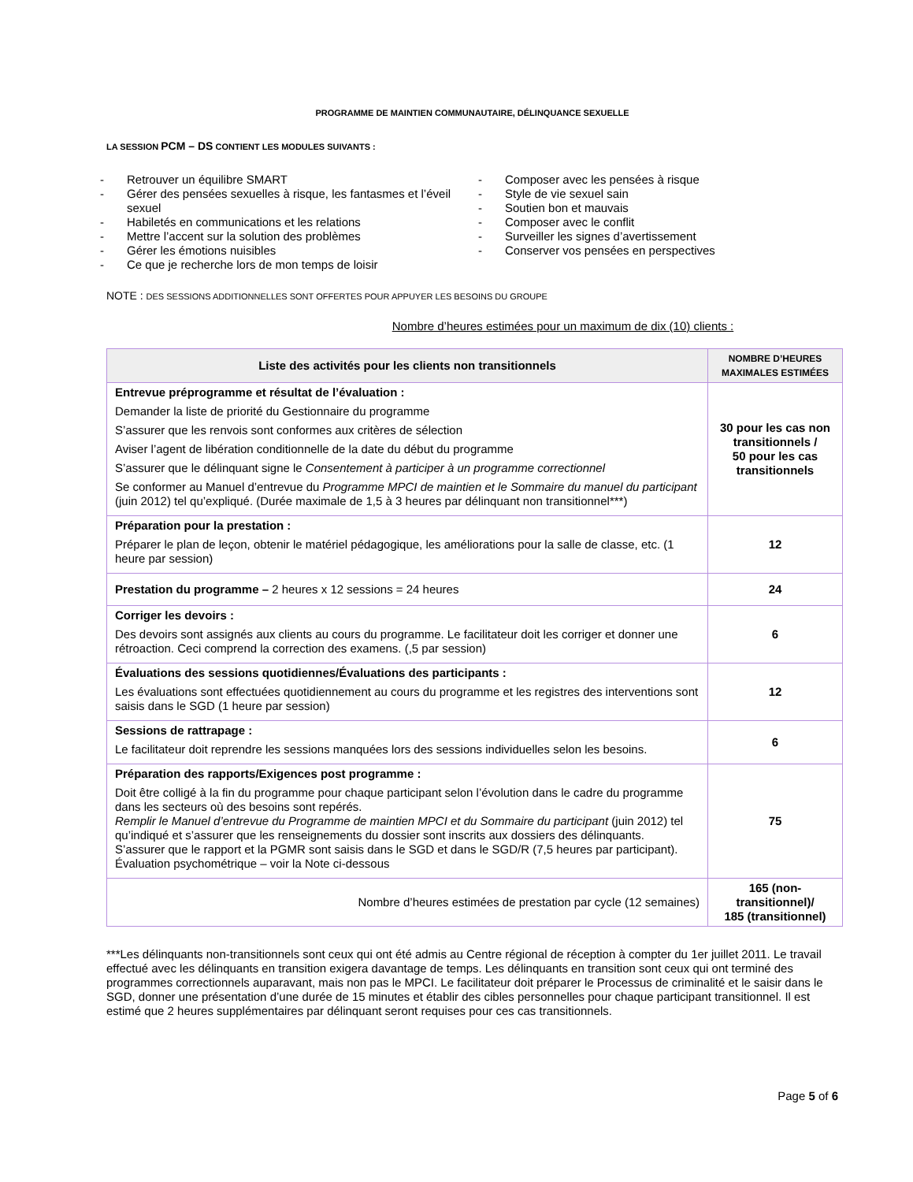PROGRAMME DE MAINTIEN COMMUNAUTAIRE, DÉLINQUANCE SEXUELLE
LA SESSION PCM – DS CONTIENT LES MODULES SUIVANTS :
- Retrouver un équilibre SMART
- Gérer des pensées sexuelles à risque, les fantasmes et l’éveil sexuel
- Habiletés en communications et les relations
- Mettre l’accent sur la solution des problèmes
- Gérer les émotions nuisibles
- Ce que je recherche lors de mon temps de loisir
- Composer avec les pensées à risque
- Style de vie sexuel sain
- Soutien bon et mauvais
- Composer avec le conflit
- Surveiller les signes d’avertissement
- Conserver vos pensées en perspectives
NOTE : DES SESSIONS ADDITIONNELLES SONT OFFERTES POUR APPUYER LES BESOINS DU GROUPE
Nombre d’heures estimées pour un maximum de dix (10) clients :
| Liste des activités pour les clients non transitionnels | NOMBRE D’HEURES MAXIMALES ESTIMÉES |
| --- | --- |
| Entrevue préprogramme et résultat de l’évaluation : Demander la liste de priorité du Gestionnaire du programme S’assurer que les renvois sont conformes aux critères de sélection Aviser l’agent de libération conditionnelle de la date du début du programme S’assurer que le délinquant signe le Consentement à participer à un programme correctionnel Se conformer au Manuel d’entrevue du Programme MPCI de maintien et le Sommaire du manuel du participant (juin 2012) tel qu’expliqué. (Durée maximale de 1,5 à 3 heures par délinquant non transitionnel***) | 30 pour les cas non transitionnels / 50 pour les cas transitionnels |
| Préparation pour la prestation : Préparer le plan de leçon, obtenir le matériel pédagogique, les améliorations pour la salle de classe, etc. (1 heure par session) | 12 |
| Prestation du programme – 2 heures x 12 sessions = 24 heures | 24 |
| Corriger les devoirs : Des devoirs sont assignés aux clients au cours du programme. Le facilitateur doit les corriger et donner une rétroaction. Ceci comprend la correction des examens. (,5 par session) | 6 |
| Évaluations des sessions quotidiennes/Évaluations des participants : Les évaluations sont effectuées quotidiennement au cours du programme et les registres des interventions sont saisis dans le SGD (1 heure par session) | 12 |
| Sessions de rattrapage : Le facilitateur doit reprendre les sessions manquées lors des sessions individuelles selon les besoins. | 6 |
| Préparation des rapports/Exigences post programme : Doit être colligé à la fin du programme pour chaque participant selon l’évolution dans le cadre du programme dans les secteurs où des besoins sont repérés. Remplir le Manuel d’entrevue du Programme de maintien MPCI et du Sommaire du participant (juin 2012) tel qu’indiqué et s’assurer que les renseignements du dossier sont inscrits aux dossiers des délinquants. S’assurer que le rapport et la PGMR sont saisis dans le SGD et dans le SGD/R (7,5 heures par participant). Évaluation psychométrique – voir la Note ci-dessous | 75 |
| Nombre d’heures estimées de prestation par cycle (12 semaines) | 165 (non-transitionnel)/ 185 (transitionnel) |
***Les délinquants non-transitionnels sont ceux qui ont été admis au Centre régional de réception à compter du 1er juillet 2011. Le travail effectué avec les délinquants en transition exigera davantage de temps. Les délinquants en transition sont ceux qui ont terminé des programmes correctionnels auparavant, mais non pas le MPCI. Le facilitateur doit préparer le Processus de criminalité et le saisir dans le SGD, donner une présentation d’une durée de 15 minutes et établir des cibles personnelles pour chaque participant transitionnel. Il est estimé que 2 heures supplémentaires par délinquant seront requises pour ces cas transitionnels.
Page 5 of 6